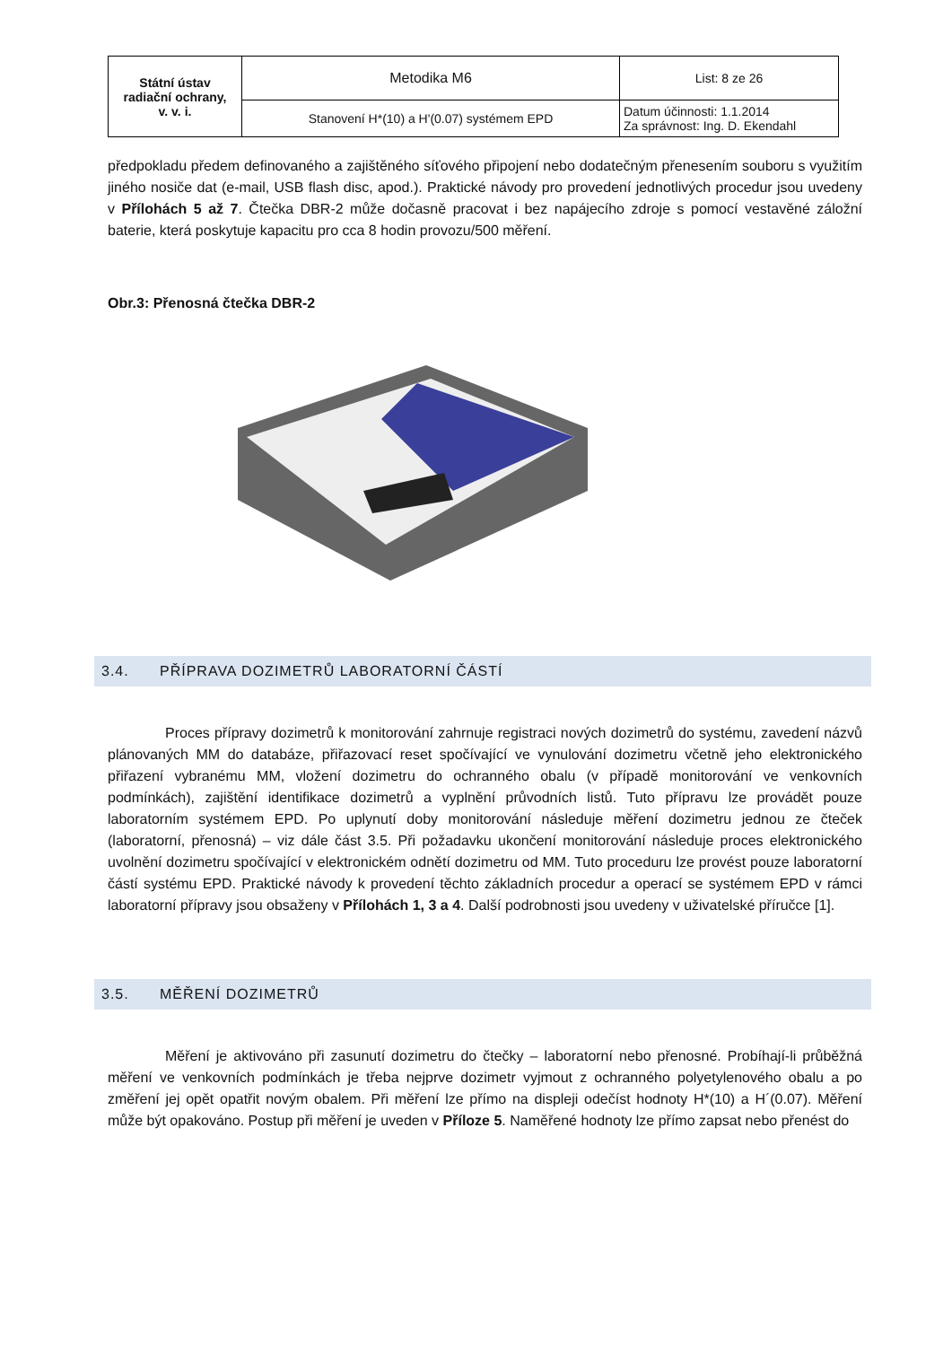| Státní ústav radiační ochrany, v. v. i. | Metodika M6 | List: 8 ze 26 |
| | Stanovení H*(10) a H'(0.07) systémem EPD | Datum účinnosti: 1.1.2014 Za správnost: Ing. D. Ekendahl |
předpokladu předem definovaného a zajištěného síťového připojení nebo dodatečným přenesením souboru s využitím jiného nosiče dat (e-mail, USB flash disc, apod.). Praktické návody pro provedení jednotlivých procedur jsou uvedeny v Přílohách 5 až 7. Čtečka DBR-2 může dočasně pracovat i bez napájecího zdroje s pomocí vestavěné záložní baterie, která poskytuje kapacitu pro cca 8 hodin provozu/500 měření.
Obr.3: Přenosná čtečka DBR-2
3.4. PŘÍPRAVA DOZIMETRŮ LABORATORNÍ ČÁSTÍ
Proces přípravy dozimetrů k monitorování zahrnuje registraci nových dozimetrů do systému, zavedení názvů plánovaných MM do databáze, přiřazovací reset spočívající ve vynulování dozimetru včetně jeho elektronického přiřazení vybranému MM, vložení dozimetru do ochranného obalu (v případě monitorování ve venkovních podmínkách), zajištění identifikace dozimetrů a vyplnění průvodních listů. Tuto přípravu lze provádět pouze laboratorním systémem EPD. Po uplynutí doby monitorování následuje měření dozimetru jednou ze čteček (laboratorní, přenosná) – viz dále část 3.5. Při požadavku ukončení monitorování následuje proces elektronického uvolnění dozimetru spočívající v elektronickém odnětí dozimetru od MM. Tuto proceduru lze provést pouze laboratorní částí systému EPD. Praktické návody k provedení těchto základních procedur a operací se systémem EPD v rámci laboratorní přípravy jsou obsaženy v Přílohách 1, 3 a 4. Další podrobnosti jsou uvedeny v uživatelské příručce [1].
3.5. MĚŘENÍ DOZIMETRŮ
Měření je aktivováno při zasunutí dozimetru do čtečky – laboratorní nebo přenosné. Probíhají-li průběžná měření ve venkovních podmínkách je třeba nejprve dozimetr vyjmout z ochranného polyetylenového obalu a po změření jej opět opatřit novým obalem. Při měření lze přímo na displeji odečíst hodnoty H*(10) a H´(0.07). Měření může být opakováno. Postup při měření je uveden v Příloze 5. Naměřené hodnoty lze přímo zapsat nebo přenést do